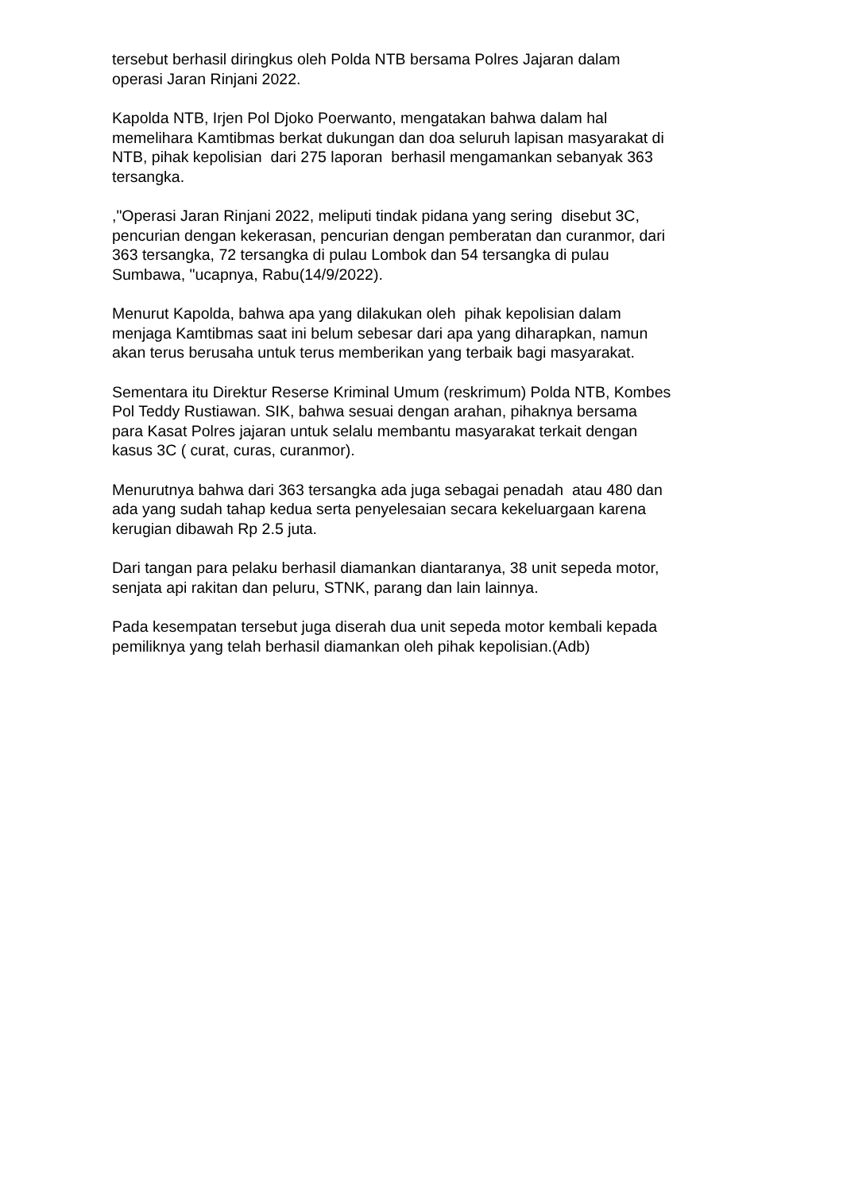tersebut berhasil diringkus oleh Polda NTB bersama Polres Jajaran dalam
operasi Jaran Rinjani 2022.
Kapolda NTB, Irjen Pol Djoko Poerwanto, mengatakan bahwa dalam hal
memelihara Kamtibmas berkat dukungan dan doa seluruh lapisan masyarakat di
NTB, pihak kepolisian dari 275 laporan berhasil mengamankan sebanyak 363
tersangka.
,"Operasi Jaran Rinjani 2022, meliputi tindak pidana yang sering disebut 3C,
pencurian dengan kekerasan, pencurian dengan pemberatan dan curanmor, dari
363 tersangka, 72 tersangka di pulau Lombok dan 54 tersangka di pulau
Sumbawa, "ucapnya, Rabu(14/9/2022).
Menurut Kapolda, bahwa apa yang dilakukan oleh pihak kepolisian dalam
menjaga Kamtibmas saat ini belum sebesar dari apa yang diharapkan, namun
akan terus berusaha untuk terus memberikan yang terbaik bagi masyarakat.
Sementara itu Direktur Reserse Kriminal Umum (reskrimum) Polda NTB, Kombes
Pol Teddy Rustiawan. SIK, bahwa sesuai dengan arahan, pihaknya bersama
para Kasat Polres jajaran untuk selalu membantu masyarakat terkait dengan
kasus 3C ( curat, curas, curanmor).
Menurutnya bahwa dari 363 tersangka ada juga sebagai penadah atau 480 dan
ada yang sudah tahap kedua serta penyelesaian secara kekeluargaan karena
kerugian dibawah Rp 2.5 juta.
Dari tangan para pelaku berhasil diamankan diantaranya, 38 unit sepeda motor,
senjata api rakitan dan peluru, STNK, parang dan lain lainnya.
Pada kesempatan tersebut juga diserah dua unit sepeda motor kembali kepada
pemiliknya yang telah berhasil diamankan oleh pihak kepolisian.(Adb)